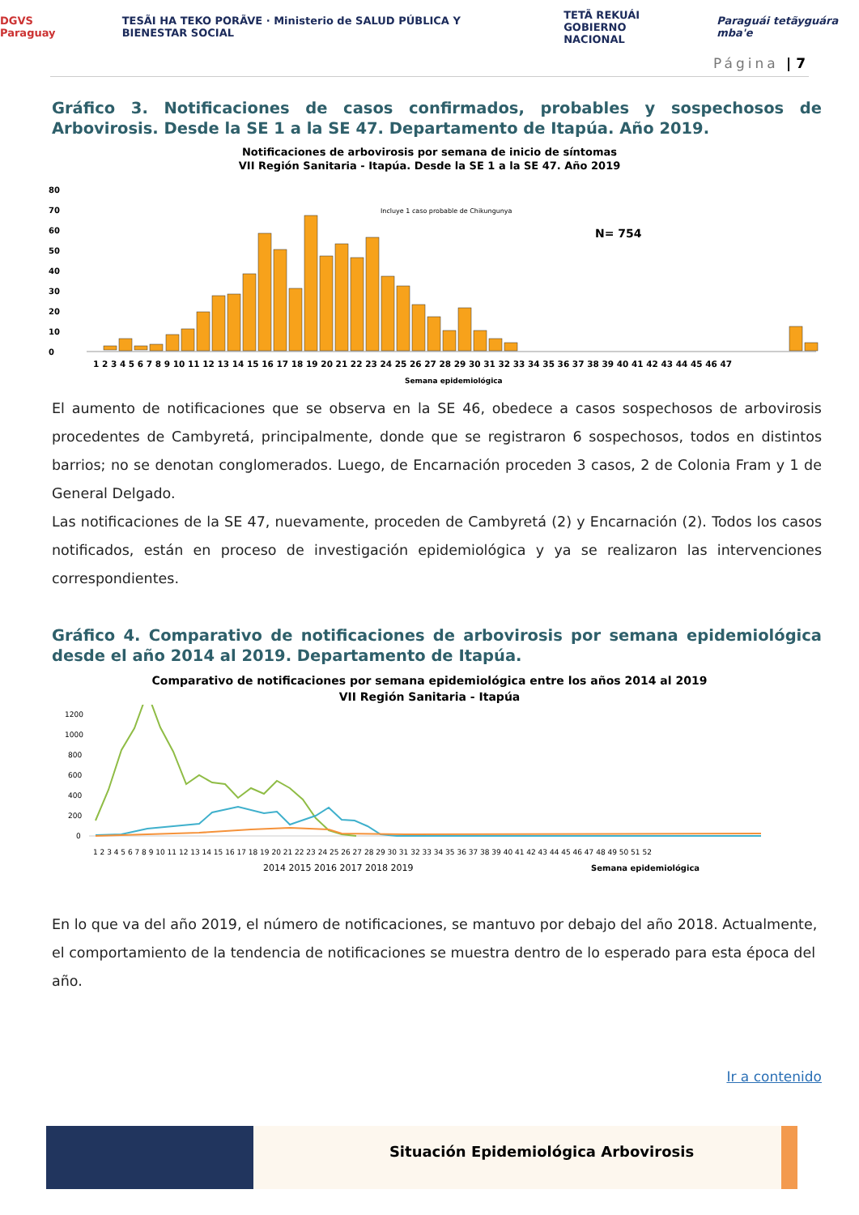DGVS Paraguay TESÃI HA TEKO PORÃVE · Ministerio de SALUD PÚBLICA Y BIENESTAR SOCIAL TETÃ REKUÁI
GOBIERNO NACIONAL Paraguái tetãyguára mba'e
Página | 7
Gráfico 3. Notificaciones de casos confirmados, probables y sospechosos de Arbovirosis. Desde la SE 1 a la SE 47. Departamento de Itapúa. Año 2019.
Notificaciones de arbovirosis por semana de inicio de síntomas
VII Región Sanitaria - Itapúa. Desde la SE 1 a la SE 47. Año 2019
80
70
60
50
40
30
20
10
0
Incluye 1 caso probable de Chikungunya
N= 754
1 2 3 4 5 6 7 8 9 10 11 12 13 14 15 16 17 18 19 20 21 22 23 24 25 26 27 28 29 30 31 32 33 34 35 36 37 38 39 40 41 42 43 44 45 46 47
Semana epidemiológica
El aumento de notificaciones que se observa en la SE 46, obedece a casos sospechosos de arbovirosis procedentes de Cambyretá, principalmente, donde que se registraron 6 sospechosos, todos en distintos barrios; no se denotan conglomerados. Luego, de Encarnación proceden 3 casos, 2 de Colonia Fram y 1 de General Delgado.
Las notificaciones de la SE 47, nuevamente, proceden de Cambyretá (2) y Encarnación (2). Todos los casos notificados, están en proceso de investigación epidemiológica y ya se realizaron las intervenciones correspondientes.
Gráfico 4. Comparativo de notificaciones de arbovirosis por semana epidemiológica desde el año 2014 al 2019. Departamento de Itapúa.
Comparativo de notificaciones por semana epidemiológica entre los años 2014 al 2019
VII Región Sanitaria - Itapúa
1200
1000
800
600
400
200
0
1 2 3 4 5 6 7 8 9 10 11 12 13 14 15 16 17 18 19 20 21 22 23 24 25 26 27 28 29 30 31 32 33 34 35 36 37 38 39 40 41 42 43 44 45 46 47 48 49 50 51 52
2014 2015 2016 2017 2018 2019
Semana epidemiológica
En lo que va del año 2019, el número de notificaciones, se mantuvo por debajo del año 2018. Actualmente, el comportamiento de la tendencia de notificaciones se muestra dentro de lo esperado para esta época del año.
Ir a contenido
Situación Epidemiológica Arbovirosis